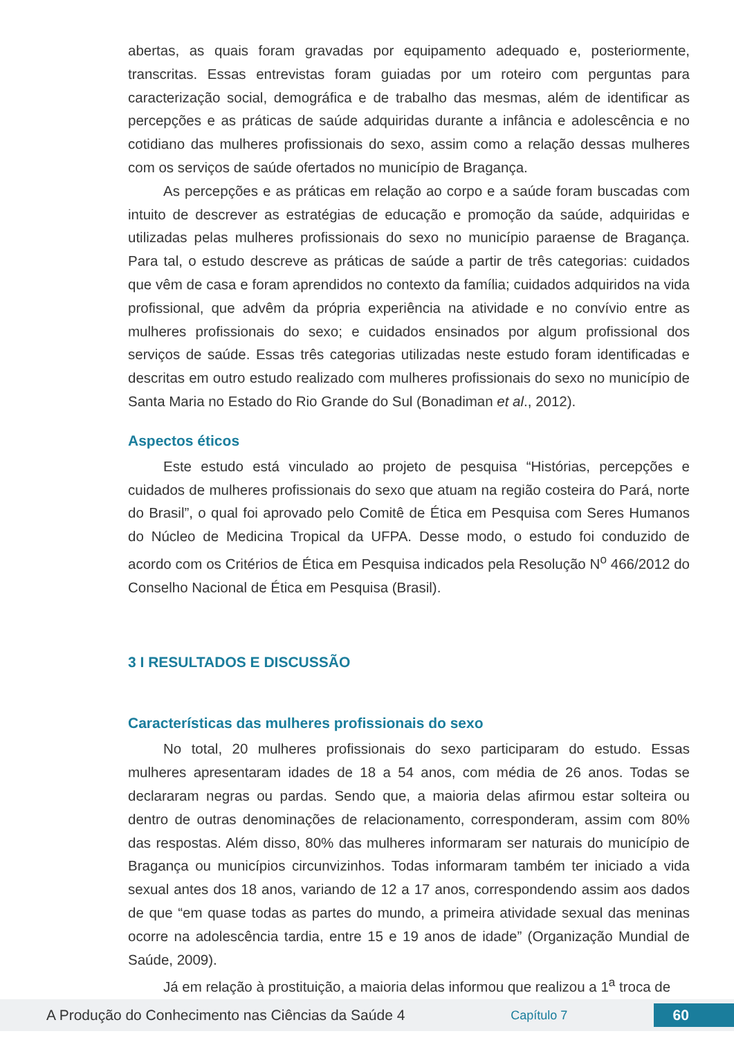abertas, as quais foram gravadas por equipamento adequado e, posteriormente, transcritas. Essas entrevistas foram guiadas por um roteiro com perguntas para caracterização social, demográfica e de trabalho das mesmas, além de identificar as percepções e as práticas de saúde adquiridas durante a infância e adolescência e no cotidiano das mulheres profissionais do sexo, assim como a relação dessas mulheres com os serviços de saúde ofertados no município de Bragança.
As percepções e as práticas em relação ao corpo e a saúde foram buscadas com intuito de descrever as estratégias de educação e promoção da saúde, adquiridas e utilizadas pelas mulheres profissionais do sexo no município paraense de Bragança. Para tal, o estudo descreve as práticas de saúde a partir de três categorias: cuidados que vêm de casa e foram aprendidos no contexto da família; cuidados adquiridos na vida profissional, que advêm da própria experiência na atividade e no convívio entre as mulheres profissionais do sexo; e cuidados ensinados por algum profissional dos serviços de saúde. Essas três categorias utilizadas neste estudo foram identificadas e descritas em outro estudo realizado com mulheres profissionais do sexo no município de Santa Maria no Estado do Rio Grande do Sul (Bonadiman et al., 2012).
Aspectos éticos
Este estudo está vinculado ao projeto de pesquisa “Histórias, percepções e cuidados de mulheres profissionais do sexo que atuam na região costeira do Pará, norte do Brasil”, o qual foi aprovado pelo Comitê de Ética em Pesquisa com Seres Humanos do Núcleo de Medicina Tropical da UFPA. Desse modo, o estudo foi conduzido de acordo com os Critérios de Ética em Pesquisa indicados pela Resolução N<sup>o</sup> 466/2012 do Conselho Nacional de Ética em Pesquisa (Brasil).
3 I RESULTADOS E DISCUSSÃO
Características das mulheres profissionais do sexo
No total, 20 mulheres profissionais do sexo participaram do estudo. Essas mulheres apresentaram idades de 18 a 54 anos, com média de 26 anos. Todas se declararam negras ou pardas. Sendo que, a maioria delas afirmou estar solteira ou dentro de outras denominações de relacionamento, corresponderam, assim com 80% das respostas. Além disso, 80% das mulheres informaram ser naturais do município de Bragança ou municípios circunvizinhos. Todas informaram também ter iniciado a vida sexual antes dos 18 anos, variando de 12 a 17 anos, correspondendo assim aos dados de que “em quase todas as partes do mundo, a primeira atividade sexual das meninas ocorre na adolescência tardia, entre 15 e 19 anos de idade” (Organização Mundial de Saúde, 2009).
Já em relação à prostituição, a maioria delas informou que realizou a 1<sup>a</sup> troca de
A Produção do Conhecimento nas Ciências da Saúde 4 Capítulo 7 60